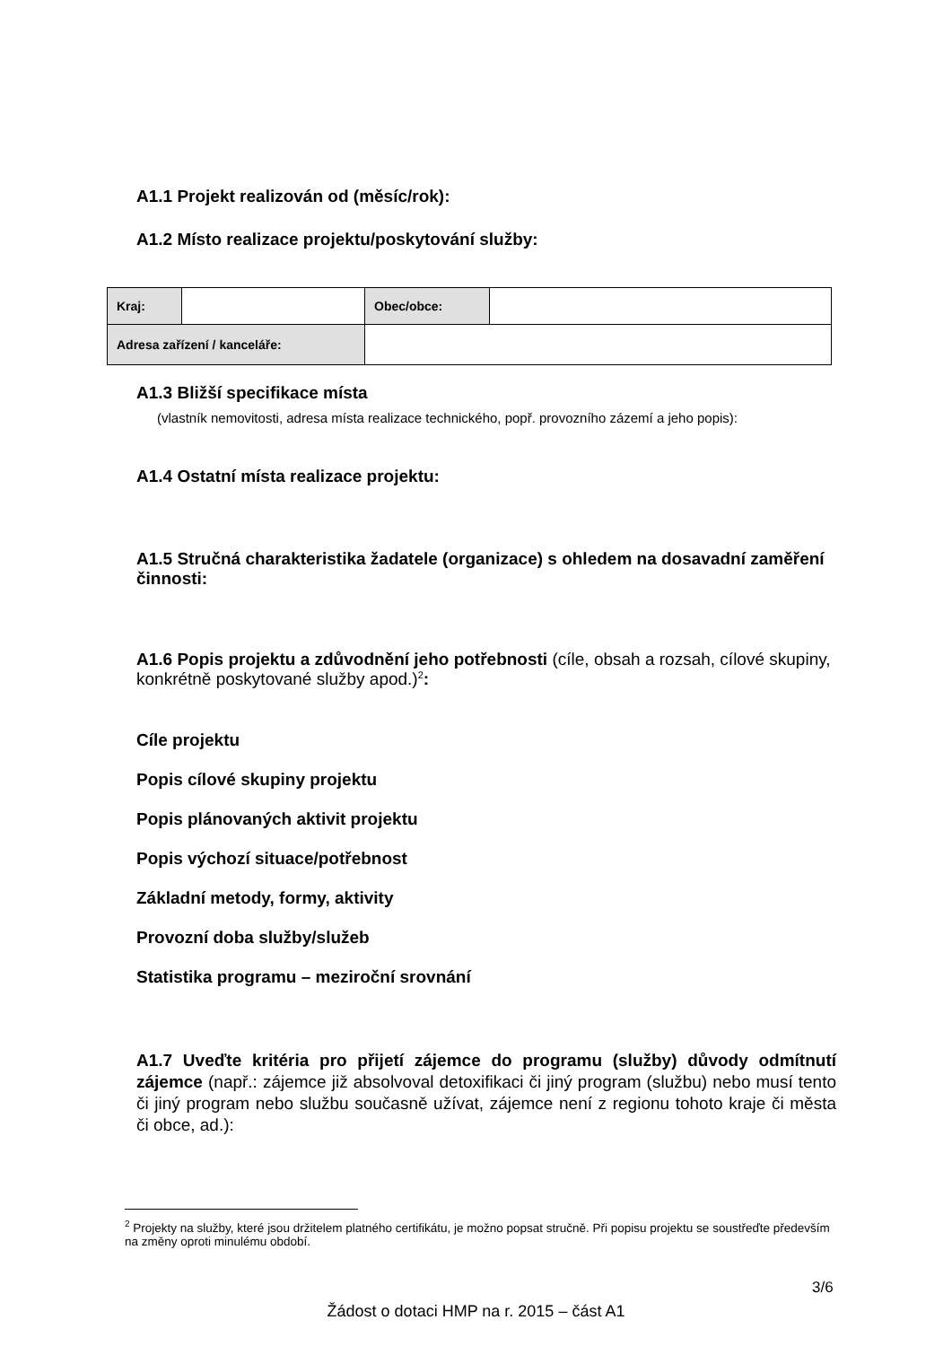A1.1 Projekt realizován od (měsíc/rok):
A1.2 Místo realizace projektu/poskytování služby:
| Kraj: | | Obec/obce: | |
| Adresa zařízení / kanceláře: | | | |
A1.3 Bližší specifikace místa
(vlastník nemovitosti, adresa místa realizace technického, popř. provozního zázemí a jeho popis):
A1.4 Ostatní místa realizace projektu:
A1.5 Stručná charakteristika žadatele (organizace) s ohledem na dosavadní zaměření činnosti:
A1.6 Popis projektu a zdůvodnění jeho potřebnosti (cíle, obsah a rozsah, cílové skupiny, konkrétně poskytované služby apod.)<sup>2</sup>:
Cíle projektu
Popis cílové skupiny projektu
Popis plánovaných aktivit projektu
Popis výchozí situace/potřebnost
Základní metody, formy, aktivity
Provozní doba služby/služeb
Statistika programu – meziroční srovnání
A1.7 Uveďte kritéria pro přijetí zájemce do programu (služby) důvody odmítnutí zájemce (např.: zájemce již absolvoval detoxifikaci či jiný program (službu) nebo musí tento či jiný program nebo službu současně užívat, zájemce není z regionu tohoto kraje či města či obce, ad.):
<sup>2</sup> Projekty na služby, které jsou držitelem platného certifikátu, je možno popsat stručně. Při popisu projektu se soustřeďte především na změny oproti minulému období.
3/6
Žádost o dotaci HMP na r. 2015 – část A1